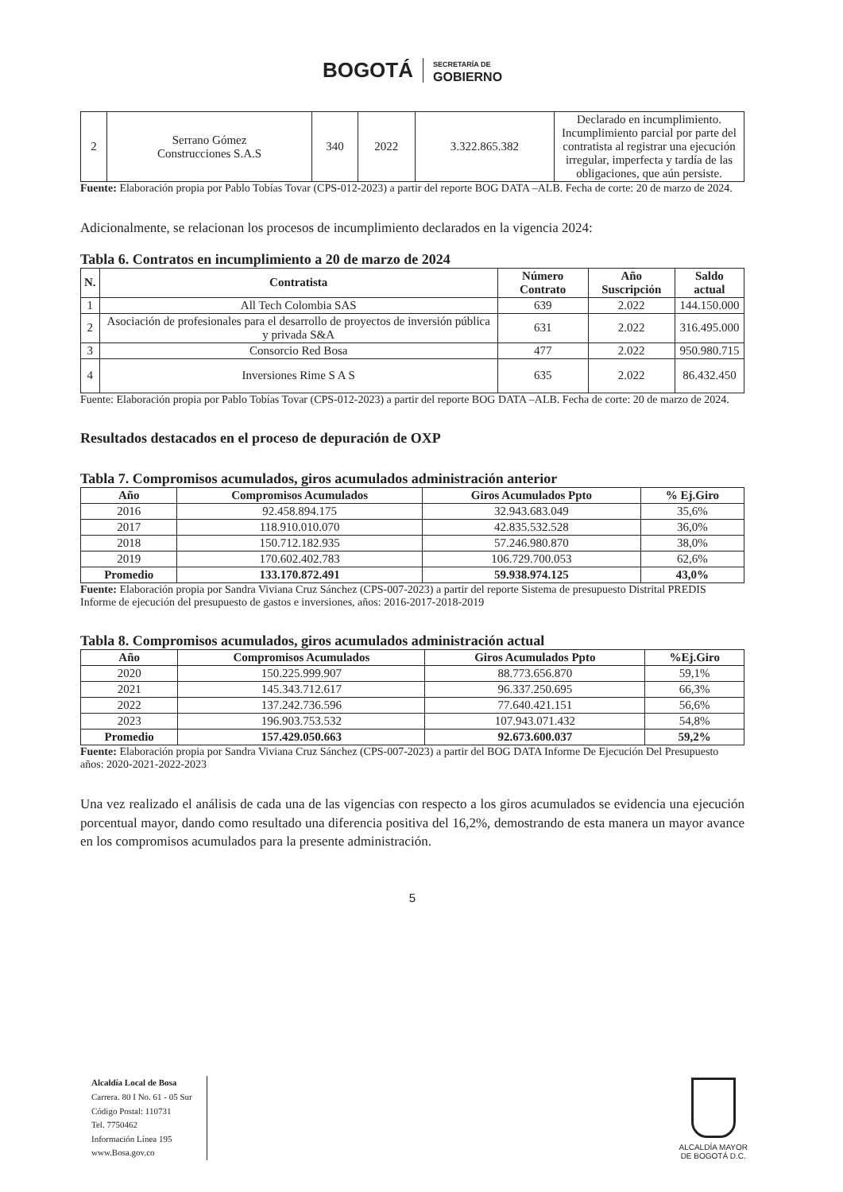BOGOTÁ SECRETARÍA DE
GOBIERNO
| 2 | Serrano Gómez Construcciones S.A.S | 340 | 2022 | 3.322.865.382 | Declarado en incumplimiento. Incumplimiento parcial por parte del contratista al registrar una ejecución irregular, imperfecta y tardía de las obligaciones, que aún persiste. |
Fuente: Elaboración propia por Pablo Tobías Tovar (CPS-012-2023) a partir del reporte BOG DATA –ALB. Fecha de corte: 20 de marzo de 2024.
Adicionalmente, se relacionan los procesos de incumplimiento declarados en la vigencia 2024:
Tabla 6. Contratos en incumplimiento a 20 de marzo de 2024
| N. | Contratista | Número Contrato | Año Suscripción | Saldo actual |
| --- | --- | --- | --- | --- |
| 1 | All Tech Colombia SAS | 639 | 2.022 | 144.150.000 |
| 2 | Asociación de profesionales para el desarrollo de proyectos de inversión pública y privada S&A | 631 | 2.022 | 316.495.000 |
| 3 | Consorcio Red Bosa | 477 | 2.022 | 950.980.715 |
| 4 | Inversiones Rime S A S | 635 | 2.022 | 86.432.450 |
Fuente: Elaboración propia por Pablo Tobías Tovar (CPS-012-2023) a partir del reporte BOG DATA –ALB. Fecha de corte: 20 de marzo de 2024.
Resultados destacados en el proceso de depuración de OXP
Tabla 7. Compromisos acumulados, giros acumulados administración anterior
| Año | Compromisos Acumulados | Giros Acumulados Ppto | % Ej.Giro |
| --- | --- | --- | --- |
| 2016 | 92.458.894.175 | 32.943.683.049 | 35,6% |
| 2017 | 118.910.010.070 | 42.835.532.528 | 36,0% |
| 2018 | 150.712.182.935 | 57.246.980.870 | 38,0% |
| 2019 | 170.602.402.783 | 106.729.700.053 | 62,6% |
| Promedio | 133.170.872.491 | 59.938.974.125 | 43,0% |
Fuente: Elaboración propia por Sandra Viviana Cruz Sánchez (CPS-007-2023) a partir del reporte Sistema de presupuesto Distrital PREDIS Informe de ejecución del presupuesto de gastos e inversiones, años: 2016-2017-2018-2019
Tabla 8. Compromisos acumulados, giros acumulados administración actual
| Año | Compromisos Acumulados | Giros Acumulados Ppto | %Ej.Giro |
| --- | --- | --- | --- |
| 2020 | 150.225.999.907 | 88.773.656.870 | 59,1% |
| 2021 | 145.343.712.617 | 96.337.250.695 | 66,3% |
| 2022 | 137.242.736.596 | 77.640.421.151 | 56,6% |
| 2023 | 196.903.753.532 | 107.943.071.432 | 54,8% |
| Promedio | 157.429.050.663 | 92.673.600.037 | 59,2% |
Fuente: Elaboración propia por Sandra Viviana Cruz Sánchez (CPS-007-2023) a partir del BOG DATA Informe De Ejecución Del Presupuesto años: 2020-2021-2022-2023
Una vez realizado el análisis de cada una de las vigencias con respecto a los giros acumulados se evidencia una ejecución porcentual mayor, dando como resultado una diferencia positiva del 16,2%, demostrando de esta manera un mayor avance en los compromisos acumulados para la presente administración.
5
Alcaldía Local de Bosa
Carrera. 80 I No. 61 - 05 Sur
Código Postal: 110731
Tel. 7750462
Información Línea 195
www.Bosa.gov.co
ALCALDÍA MAYOR
DE BOGOTÁ D.C.